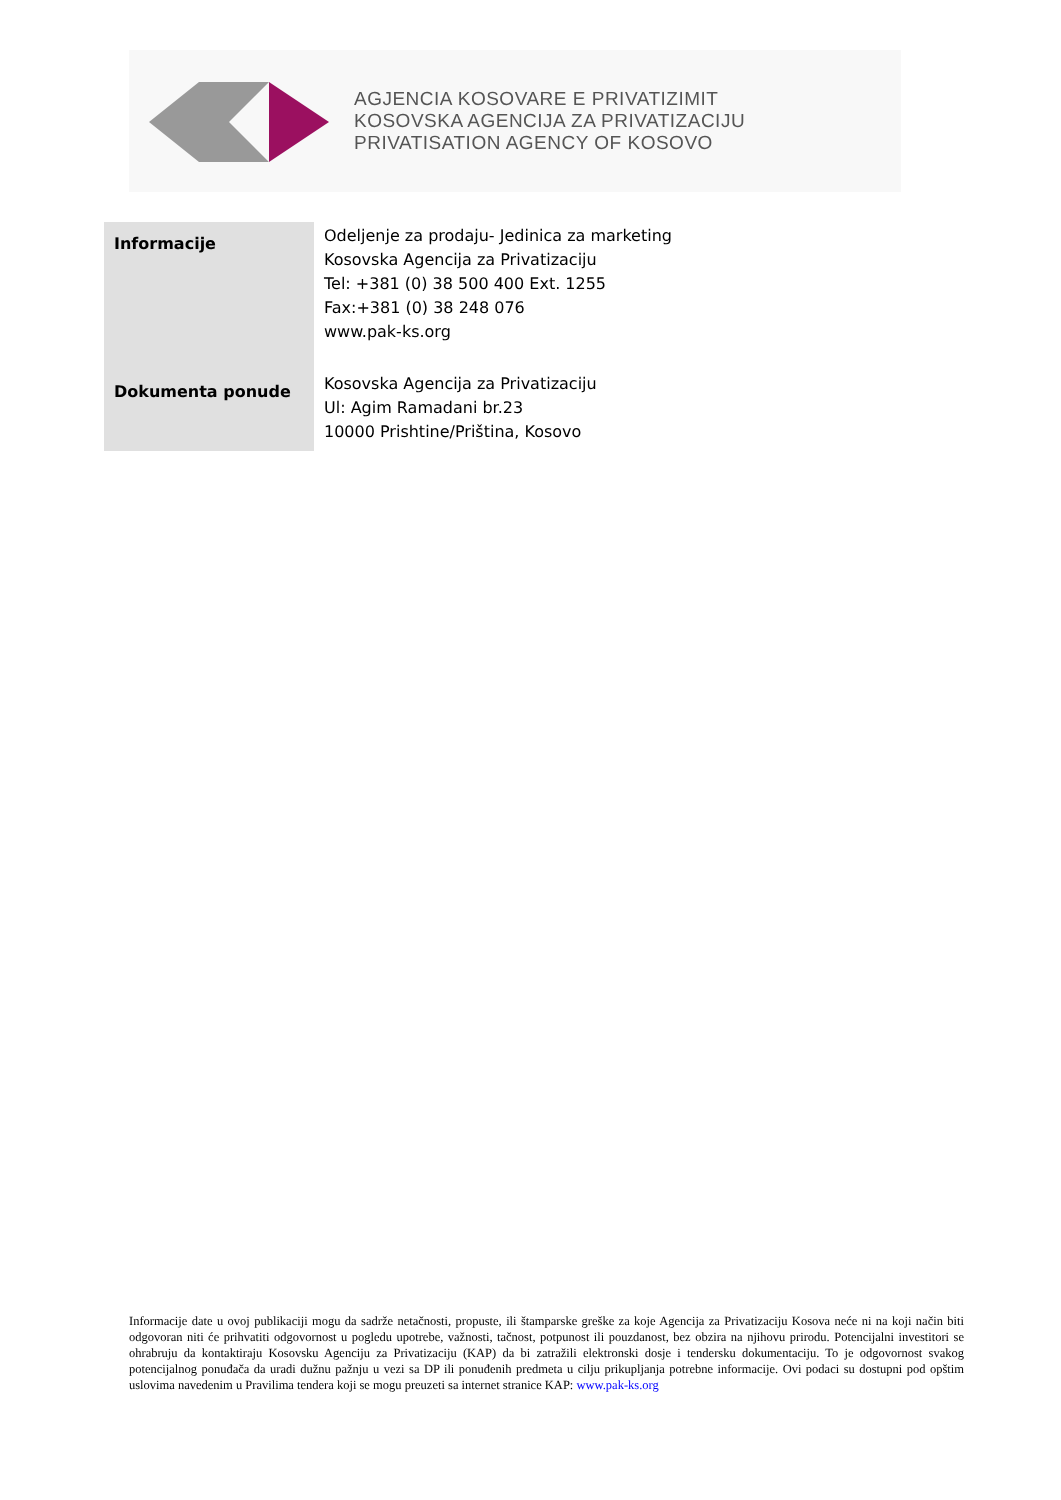AGJENCIA KOSOVARE E PRIVATIZIMIT
KOSOVSKA AGENCIJA ZA PRIVATIZACIJU
PRIVATISATION AGENCY OF KOSOVO
| Informacije | Odeljenje za prodaju- Jedinica za marketing Kosovska Agencija za Privatizaciju Tel: +381 (0) 38 500 400 Ext. 1255 Fax:+381 (0) 38 248 076 www.pak-ks.org |
| Dokumenta ponude | Kosovska Agencija za Privatizaciju Ul: Agim Ramadani br.23 10000 Prishtine/Priština, Kosovo |
Informacije date u ovoj publikaciji mogu da sadrže netačnosti, propuste, ili štamparske greške za koje Agencija za Privatizaciju Kosova neće ni na koji način biti odgovoran niti će prihvatiti odgovornost u pogledu upotrebe, važnosti, tačnost, potpunost ili pouzdanost, bez obzira na njihovu prirodu. Potencijalni investitori se ohrabruju da kontaktiraju Kosovsku Agenciju za Privatizaciju (KAP) da bi zatražili elektronski dosje i tendersku dokumentaciju. To je odgovornost svakog potencijalnog ponuđača da uradi dužnu pažnju u vezi sa DP ili ponuđenih predmeta u cilju prikupljanja potrebne informacije. Ovi podaci su dostupni pod opštim uslovima navedenim u Pravilima tendera koji se mogu preuzeti sa internet stranice KAP: www.pak-ks.org